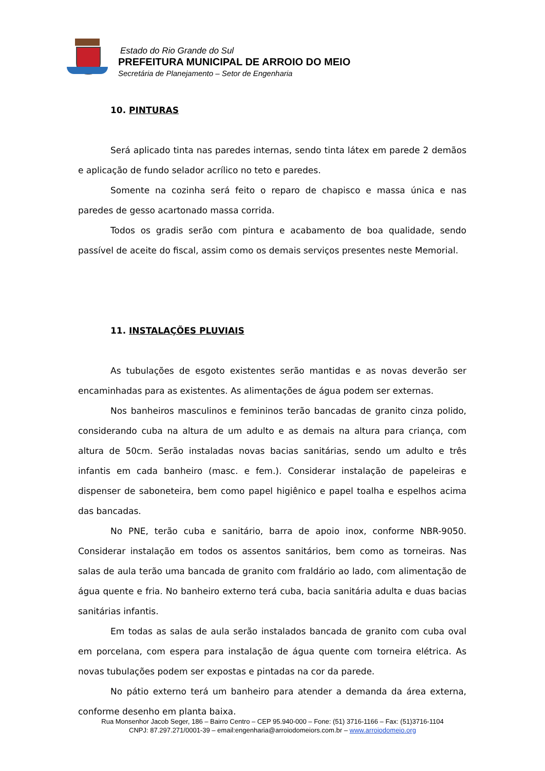Estado do Rio Grande do Sul
PREFEITURA MUNICIPAL DE ARROIO DO MEIO
Secretária de Planejamento – Setor de Engenharia
10. PINTURAS
Será aplicado tinta nas paredes internas, sendo tinta látex em parede 2 demãos e aplicação de fundo selador acrílico no teto e paredes.
Somente na cozinha será feito o reparo de chapisco e massa única e nas paredes de gesso acartonado massa corrida.
Todos os gradis serão com pintura e acabamento de boa qualidade, sendo passível de aceite do fiscal, assim como os demais serviços presentes neste Memorial.
11. INSTALAÇÕES PLUVIAIS
As tubulações de esgoto existentes serão mantidas e as novas deverão ser encaminhadas para as existentes. As alimentações de água podem ser externas.
Nos banheiros masculinos e femininos terão bancadas de granito cinza polido, considerando cuba na altura de um adulto e as demais na altura para criança, com altura de 50cm. Serão instaladas novas bacias sanitárias, sendo um adulto e três infantis em cada banheiro (masc. e fem.). Considerar instalação de papeleiras e dispenser de saboneteira, bem como papel higiênico e papel toalha e espelhos acima das bancadas.
No PNE, terão cuba e sanitário, barra de apoio inox, conforme NBR-9050. Considerar instalação em todos os assentos sanitários, bem como as torneiras. Nas salas de aula terão uma bancada de granito com fraldário ao lado, com alimentação de água quente e fria. No banheiro externo terá cuba, bacia sanitária adulta e duas bacias sanitárias infantis.
Em todas as salas de aula serão instalados bancada de granito com cuba oval em porcelana, com espera para instalação de água quente com torneira elétrica. As novas tubulações podem ser expostas e pintadas na cor da parede.
No pátio externo terá um banheiro para atender a demanda da área externa, conforme desenho em planta baixa.
Rua Monsenhor Jacob Seger, 186 – Bairro Centro – CEP 95.940-000 – Fone: (51) 3716-1166 – Fax: (51)3716-1104
CNPJ: 87.297.271/0001-39 – email:engenharia@arroiodomeiors.com.br – www.arroiodomeio.org